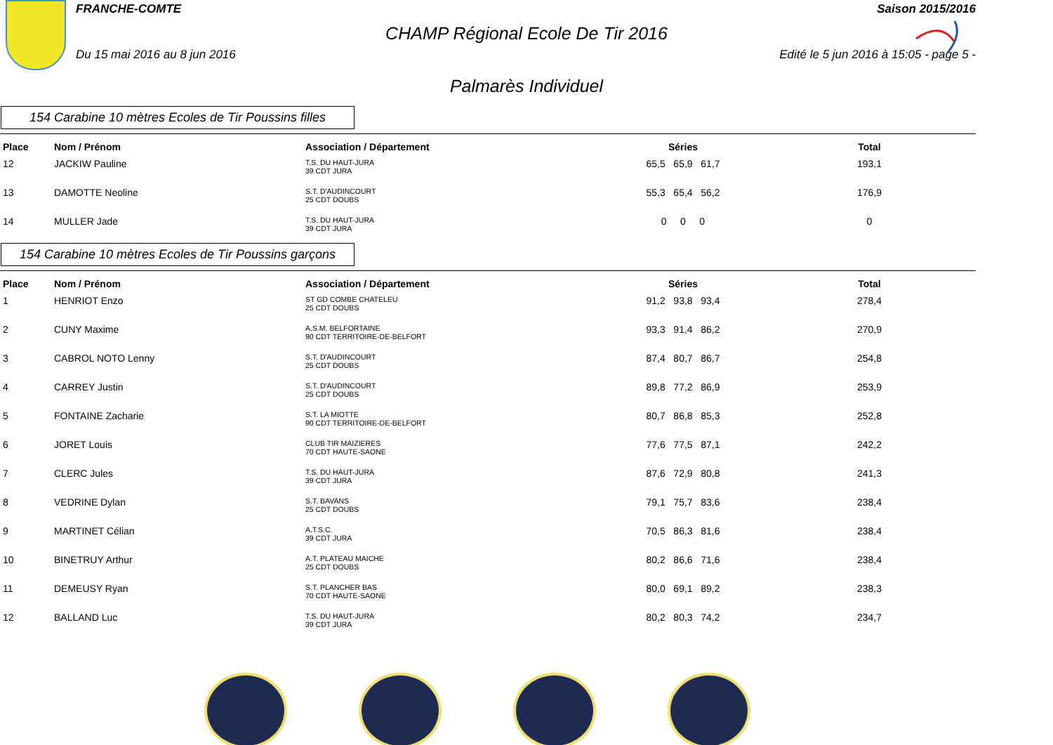FRANCHE-COMTE Saison 2015/2016
CHAMP Régional Ecole De Tir 2016
Du 15 mai 2016 au 8 jun 2016 Edité le 5 jun 2016 à 15:05 - page 5 -
Palmarès Individuel
154 Carabine 10 mètres Ecoles de Tir Poussins filles
| Place | Nom / Prénom | Association / Département | Séries | Total |
| --- | --- | --- | --- | --- |
| 12 | JACKIW Pauline | T.S. DU HAUT-JURA 39 CDT JURA | 65,5 65,9 61,7 | 193,1 |
| 13 | DAMOTTE Neoline | S.T. D'AUDINCOURT 25 CDT DOUBS | 55,3 65,4 56,2 | 176,9 |
| 14 | MULLER Jade | T.S. DU HAUT-JURA 39 CDT JURA | 0 0 0 | 0 |
154 Carabine 10 mètres Ecoles de Tir Poussins garçons
| Place | Nom / Prénom | Association / Département | Séries | Total |
| --- | --- | --- | --- | --- |
| 1 | HENRIOT Enzo | ST GD COMBE CHATELEU 25 CDT DOUBS | 91,2 93,8 93,4 | 278,4 |
| 2 | CUNY Maxime | A.S.M. BELFORTAINE 90 CDT TERRITOIRE-DE-BELFORT | 93,3 91,4 86,2 | 270,9 |
| 3 | CABROL NOTO Lenny | S.T. D'AUDINCOURT 25 CDT DOUBS | 87,4 80,7 86,7 | 254,8 |
| 4 | CARREY Justin | S.T. D'AUDINCOURT 25 CDT DOUBS | 89,8 77,2 86,9 | 253,9 |
| 5 | FONTAINE Zacharie | S.T. LA MIOTTE 90 CDT TERRITOIRE-DE-BELFORT | 80,7 86,8 85,3 | 252,8 |
| 6 | JORET Louis | CLUB TIR MAIZIERES 70 CDT HAUTE-SAONE | 77,6 77,5 87,1 | 242,2 |
| 7 | CLERC Jules | T.S. DU HAUT-JURA 39 CDT JURA | 87,6 72,9 80,8 | 241,3 |
| 8 | VEDRINE Dylan | S.T. BAVANS 25 CDT DOUBS | 79,1 75,7 83,6 | 238,4 |
| 9 | MARTINET Célian | A.T.S.C. 39 CDT JURA | 70,5 86,3 81,6 | 238,4 |
| 10 | BINETRUY Arthur | A.T. PLATEAU MAICHE 25 CDT DOUBS | 80,2 86,6 71,6 | 238,4 |
| 11 | DEMEUSY Ryan | S.T. PLANCHER BAS 70 CDT HAUTE-SAONE | 80,0 69,1 89,2 | 238,3 |
| 12 | BALLAND Luc | T.S. DU HAUT-JURA 39 CDT JURA | 80,2 80,3 74,2 | 234,7 |